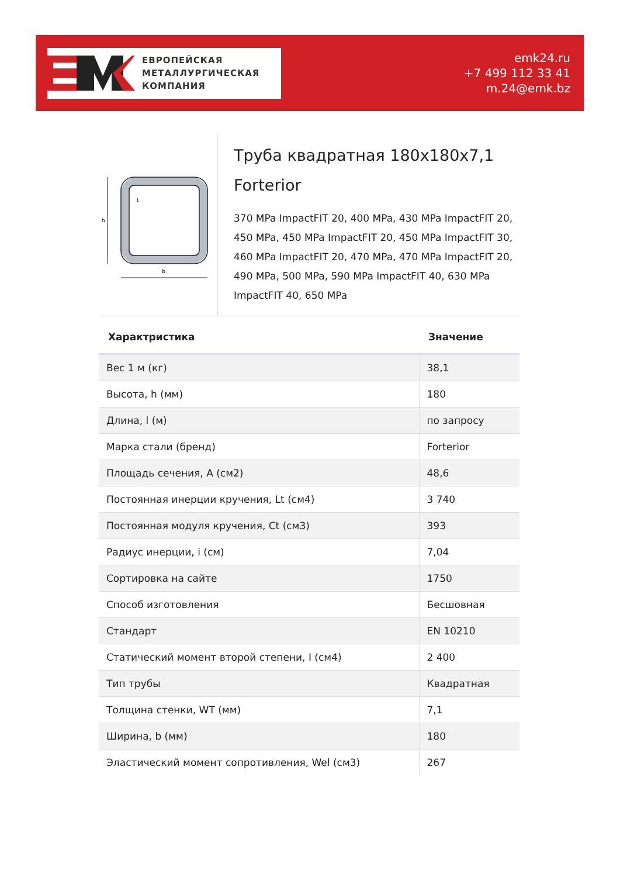ЕВРОПЕЙСКАЯ
МЕТАЛЛУРГИЧЕСКАЯ
КОМПАНИЯ
emk24.ru
+7 499 112 33 41
m.24@emk.bz
h
b
t
Труба квадратная 180x180x7,1 Forterior
370 MPa ImpactFIT 20, 400 MPa, 430 MPa ImpactFIT 20, 450 MPa, 450 MPa ImpactFIT 20, 450 MPa ImpactFIT 30, 460 MPa ImpactFIT 20, 470 MPa, 470 MPa ImpactFIT 20, 490 MPa, 500 MPa, 590 MPa ImpactFIT 40, 630 MPa ImpactFIT 40, 650 MPa
| Характристика | Значение |
| --- | --- |
| Вес 1 м (кг) | 38,1 |
| Высота, h (мм) | 180 |
| Длина, l (м) | по запросу |
| Марка стали (бренд) | Forterior |
| Площадь сечения, A (см2) | 48,6 |
| Постоянная инерции кручения, Lt (см4) | 3 740 |
| Постоянная модуля кручения, Ct (см3) | 393 |
| Радиус инерции, i (см) | 7,04 |
| Сортировка на сайте | 1750 |
| Способ изготовления | Бесшовная |
| Стандарт | EN 10210 |
| Статический момент второй степени, I (см4) | 2 400 |
| Тип трубы | Квадратная |
| Толщина стенки, WT (мм) | 7,1 |
| Ширина, b (мм) | 180 |
| Эластический момент сопротивления, Wel (см3) | 267 |